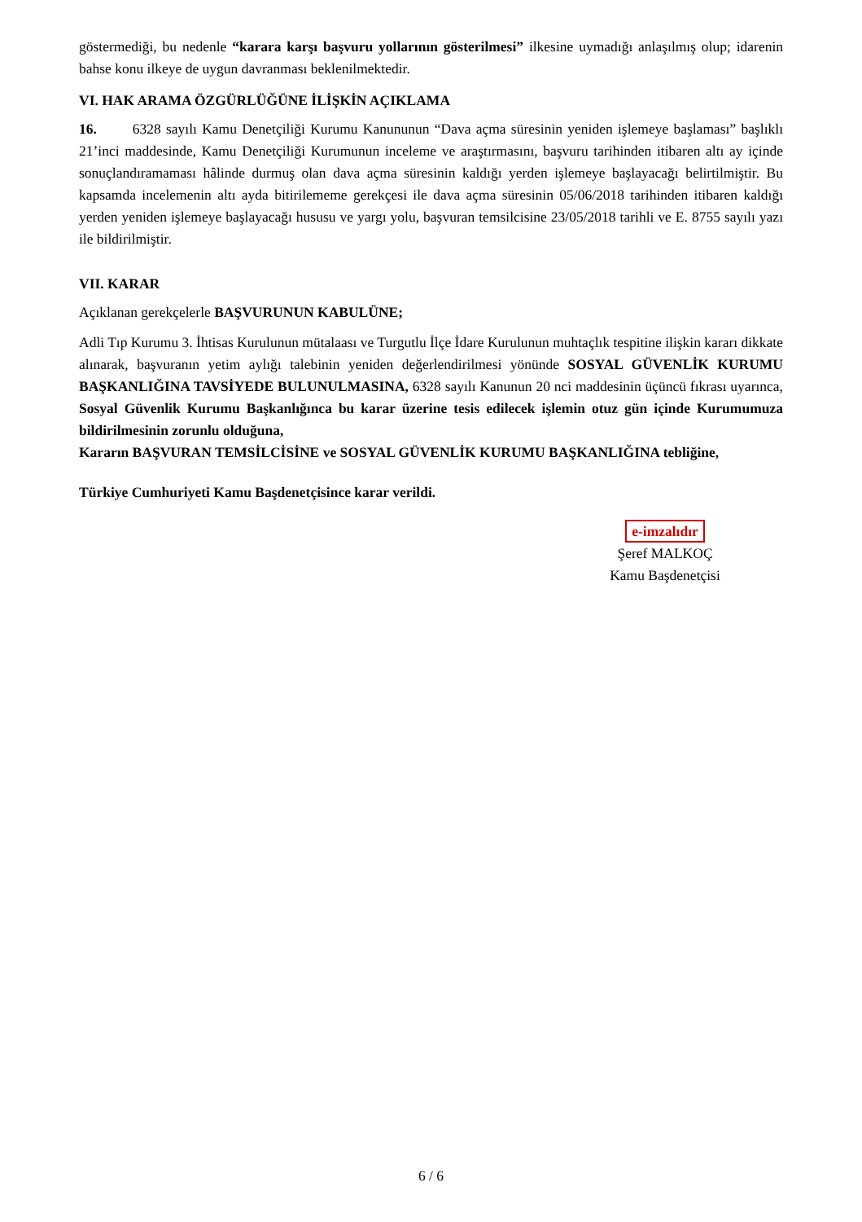göstermediği, bu nedenle “karara karşı başvuru yollarının gösterilmesi” ilkesine uymadığı anlaşılmış olup; idarenin bahse konu ilkeye de uygun davranması beklenilmektedir.
VI. HAK ARAMA ÖZGÜRLÜĞÜNE İLİŞKİN AÇIKLAMA
16. 6328 sayılı Kamu Denetçiliği Kurumu Kanununun “Dava açma süresinin yeniden işlemeye başlaması” başlıklı 21’inci maddesinde, Kamu Denetçiliği Kurumunun inceleme ve araştırmasını, başvuru tarihinden itibaren altı ay içinde sonuçlandıramaması hâlinde durmuş olan dava açma süresinin kaldığı yerden işlemeye başlayacağı belirtilmiştir. Bu kapsamda incelemenin altı ayda bitirilememe gerekçesi ile dava açma süresinin 05/06/2018 tarihinden itibaren kaldığı yerden yeniden işlemeye başlayacağı hususu ve yargı yolu, başvuran temsilcisine 23/05/2018 tarihli ve E. 8755 sayılı yazı ile bildirilmiştir.
VII. KARAR
Açıklanan gerekçelerle BAŞVURUNUN KABULÜNE;
Adli Tıp Kurumu 3. İhtisas Kurulunun mütalaası ve Turgutlu İlçe İdare Kurulunun muhtaçlık tespitine ilişkin kararı dikkate alınarak, başvuranın yetim aylığı talebinin yeniden değerlendirilmesi yönünde SOSYAL GÜVENLİK KURUMU BAŞKANLIĞINA TAVSİYEDE BULUNULMASINA, 6328 sayılı Kanunun 20 nci maddesinin üçüncü fıkrası uyarınca, Sosyal Güvenlik Kurumu Başkanlığınca bu karar üzerine tesis edilecek işlemin otuz gün içinde Kurumumuza bildirilmesinin zorunlu olduğuna,
Kararın BAŞVURAN TEMSİLCİSİNE ve SOSYAL GÜVENLİK KURUMU BAŞKANLIĞINA tebliğine,
Türkiye Cumhuriyeti Kamu Başdenetçisince karar verildi.
e-imzalıdır
Şeref MALKOÇ
Kamu Başdenetçisi
6 / 6